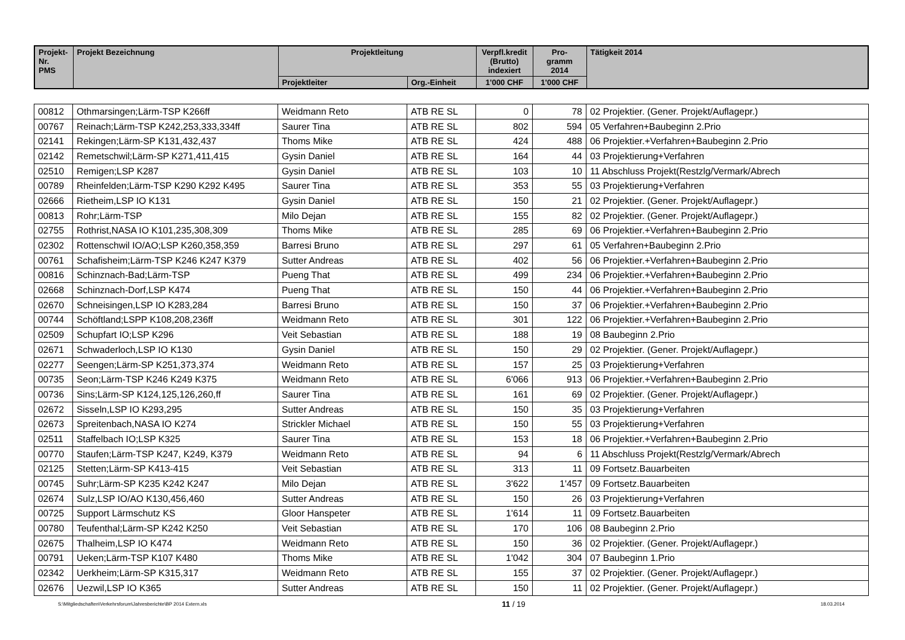| Projekt- Nr. PMS | Projekt Bezeichnung | Projektleitung | | Verpfl.kredit (Brutto) indexiert | Pro- gramm 2014 | Tätigkeit 2014 |
| --- | --- | --- | --- | --- | --- | --- |
| | | Projektleiter | Org.-Einheit | 1'000 CHF | 1'000 CHF | |
| 00812 | Othmarsingen;Lärm-TSP K266ff | Weidmann Reto | ATB RE SL | 0 | 78 | 02 Projektier. (Gener. Projekt/Auflagepr.) |
| 00767 | Reinach;Lärm-TSP K242,253,333,334ff | Saurer Tina | ATB RE SL | 802 | 594 | 05 Verfahren+Baubeginn 2.Prio |
| 02141 | Rekingen;Lärm-SP K131,432,437 | Thoms Mike | ATB RE SL | 424 | 488 | 06 Projektier.+Verfahren+Baubeginn 2.Prio |
| 02142 | Remetschwil;Lärm-SP K271,411,415 | Gysin Daniel | ATB RE SL | 164 | 44 | 03 Projektierung+Verfahren |
| 02510 | Remigen;LSP K287 | Gysin Daniel | ATB RE SL | 103 | 10 | 11 Abschluss Projekt(Restzlg/Vermark/Abrech |
| 00789 | Rheinfelden;Lärm-TSP K290 K292 K495 | Saurer Tina | ATB RE SL | 353 | 55 | 03 Projektierung+Verfahren |
| 02666 | Rietheim,LSP IO K131 | Gysin Daniel | ATB RE SL | 150 | 21 | 02 Projektier. (Gener. Projekt/Auflagepr.) |
| 00813 | Rohr;Lärm-TSP | Milo Dejan | ATB RE SL | 155 | 82 | 02 Projektier. (Gener. Projekt/Auflagepr.) |
| 02755 | Rothrist,NASA IO K101,235,308,309 | Thoms Mike | ATB RE SL | 285 | 69 | 06 Projektier.+Verfahren+Baubeginn 2.Prio |
| 02302 | Rottenschwil IO/AO;LSP K260,358,359 | Barresi Bruno | ATB RE SL | 297 | 61 | 05 Verfahren+Baubeginn 2.Prio |
| 00761 | Schafisheim;Lärm-TSP K246 K247 K379 | Sutter Andreas | ATB RE SL | 402 | 56 | 06 Projektier.+Verfahren+Baubeginn 2.Prio |
| 00816 | Schinznach-Bad;Lärm-TSP | Pueng That | ATB RE SL | 499 | 234 | 06 Projektier.+Verfahren+Baubeginn 2.Prio |
| 02668 | Schinznach-Dorf,LSP K474 | Pueng That | ATB RE SL | 150 | 44 | 06 Projektier.+Verfahren+Baubeginn 2.Prio |
| 02670 | Schneisingen,LSP IO K283,284 | Barresi Bruno | ATB RE SL | 150 | 37 | 06 Projektier.+Verfahren+Baubeginn 2.Prio |
| 00744 | Schöftland;LSPP K108,208,236ff | Weidmann Reto | ATB RE SL | 301 | 122 | 06 Projektier.+Verfahren+Baubeginn 2.Prio |
| 02509 | Schupfart IO;LSP K296 | Veit Sebastian | ATB RE SL | 188 | 19 | 08 Baubeginn 2.Prio |
| 02671 | Schwaderloch,LSP IO K130 | Gysin Daniel | ATB RE SL | 150 | 29 | 02 Projektier. (Gener. Projekt/Auflagepr.) |
| 02277 | Seengen;Lärm-SP K251,373,374 | Weidmann Reto | ATB RE SL | 157 | 25 | 03 Projektierung+Verfahren |
| 00735 | Seon;Lärm-TSP K246 K249 K375 | Weidmann Reto | ATB RE SL | 6'066 | 913 | 06 Projektier.+Verfahren+Baubeginn 2.Prio |
| 00736 | Sins;Lärm-SP K124,125,126,260,ff | Saurer Tina | ATB RE SL | 161 | 69 | 02 Projektier. (Gener. Projekt/Auflagepr.) |
| 02672 | Sisseln,LSP IO K293,295 | Sutter Andreas | ATB RE SL | 150 | 35 | 03 Projektierung+Verfahren |
| 02673 | Spreitenbach,NASA IO K274 | Strickler Michael | ATB RE SL | 150 | 55 | 03 Projektierung+Verfahren |
| 02511 | Staffelbach IO;LSP K325 | Saurer Tina | ATB RE SL | 153 | 18 | 06 Projektier.+Verfahren+Baubeginn 2.Prio |
| 00770 | Staufen;Lärm-TSP K247, K249, K379 | Weidmann Reto | ATB RE SL | 94 | 6 | 11 Abschluss Projekt(Restzlg/Vermark/Abrech |
| 02125 | Stetten;Lärm-SP K413-415 | Veit Sebastian | ATB RE SL | 313 | 11 | 09 Fortsetz.Bauarbeiten |
| 00745 | Suhr;Lärm-SP K235 K242 K247 | Milo Dejan | ATB RE SL | 3'622 | 1'457 | 09 Fortsetz.Bauarbeiten |
| 02674 | Sulz,LSP IO/AO K130,456,460 | Sutter Andreas | ATB RE SL | 150 | 26 | 03 Projektierung+Verfahren |
| 00725 | Support Lärmschutz KS | Gloor Hanspeter | ATB RE SL | 1'614 | 11 | 09 Fortsetz.Bauarbeiten |
| 00780 | Teufenthal;Lärm-SP K242 K250 | Veit Sebastian | ATB RE SL | 170 | 106 | 08 Baubeginn 2.Prio |
| 02675 | Thalheim,LSP IO K474 | Weidmann Reto | ATB RE SL | 150 | 36 | 02 Projektier. (Gener. Projekt/Auflagepr.) |
| 00791 | Ueken;Lärm-TSP K107 K480 | Thoms Mike | ATB RE SL | 1'042 | 304 | 07 Baubeginn 1.Prio |
| 02342 | Uerkheim;Lärm-SP K315,317 | Weidmann Reto | ATB RE SL | 155 | 37 | 02 Projektier. (Gener. Projekt/Auflagepr.) |
| 02676 | Uezwil,LSP IO K365 | Sutter Andreas | ATB RE SL | 150 | 11 | 02 Projektier. (Gener. Projekt/Auflagepr.) |
S:\Mitgliedschaften\Verkehrsforum\Jahresberichte\BP 2014 Extern.xls 11 / 19 18.03.2014